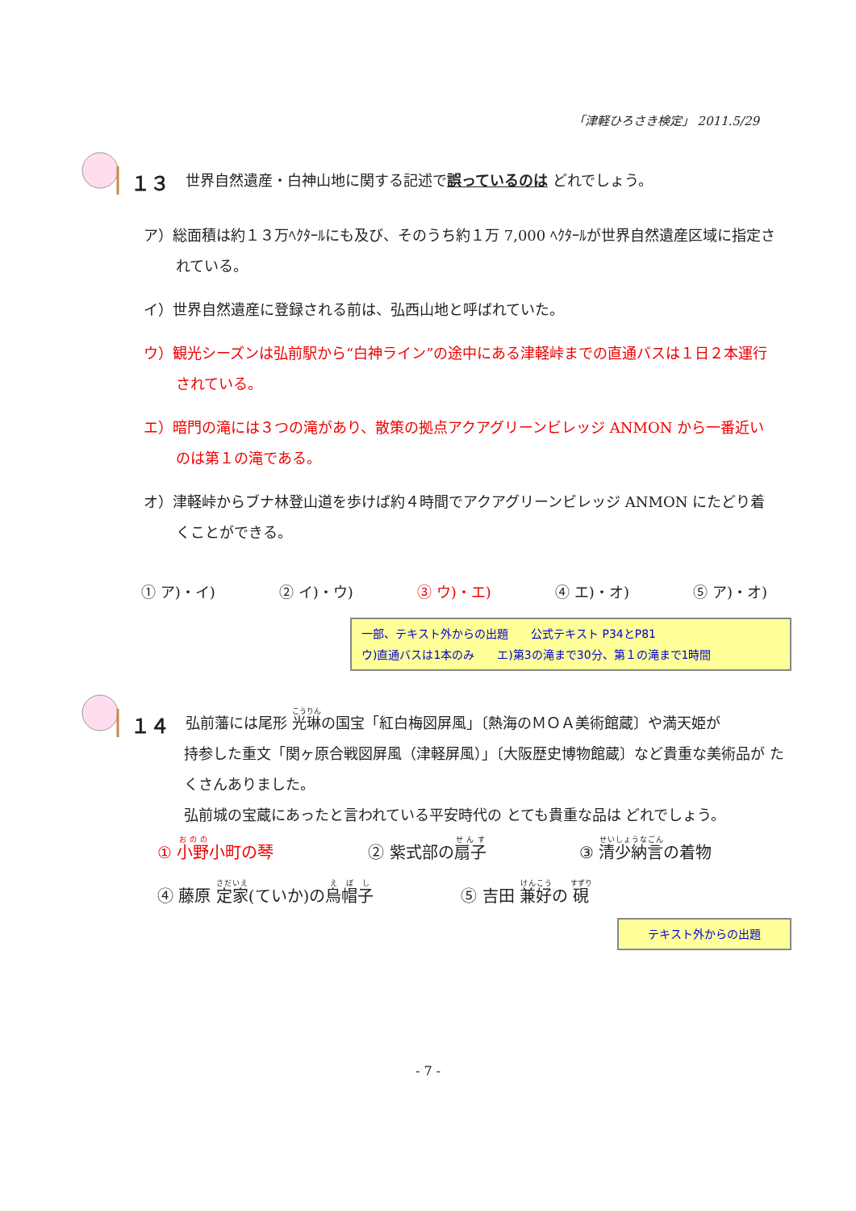「津軽ひろさき検定」 2011.5/29
１３ 世界自然遺産・白神山地に関する記述で誤っているのは どれでしょう。
ア）総面積は約１３万ﾍｸﾀｰﾙにも及び、そのうち約１万 7,000 ﾍｸﾀｰﾙが世界自然遺産区域に指定されている。
イ）世界自然遺産に登録される前は、弘西山地と呼ばれていた。
ウ）観光シーズンは弘前駅から“白神ライン”の途中にある津軽峠までの直通バスは１日２本運行されている。
エ）暗門の滝には３つの滝があり、散策の拠点アクアグリーンビレッジ ANMON から一番近いのは第１の滝である。
オ）津軽峠からブナ林登山道を歩けば約４時間でアクアグリーンビレッジ ANMON にたどり着くことができる。
① ア)・イ) ② イ)・ウ) ③ ウ)・エ) ④ エ)・オ) ⑤ ア)・オ)
一部、テキスト外からの出題　　公式テキスト P34とP81
ウ)直通バスは1本のみ　　エ)第3の滝まで30分、第１の滝まで1時間
１４ 弘前藩には尾形 光琳の国宝「紅白梅図屏風」〔熱海のＭＯＡ美術館蔵〕や満天姫が
持参した重文「関ヶ原合戦図屏風（津軽屏風）」〔大阪歴史博物館蔵〕など貴重な美術品が たくさんありました。
弘前城の宝蔵にあったと言われている平安時代の とても貴重な品は どれでしょう。
① 小野小町の琴 ② 紫式部の扇子 ③ 清少納言の着物
④ 藤原 定家(ていか)の烏帽子 ⑤ 吉田 兼好の 硯
テキスト外からの出題
- 7 -